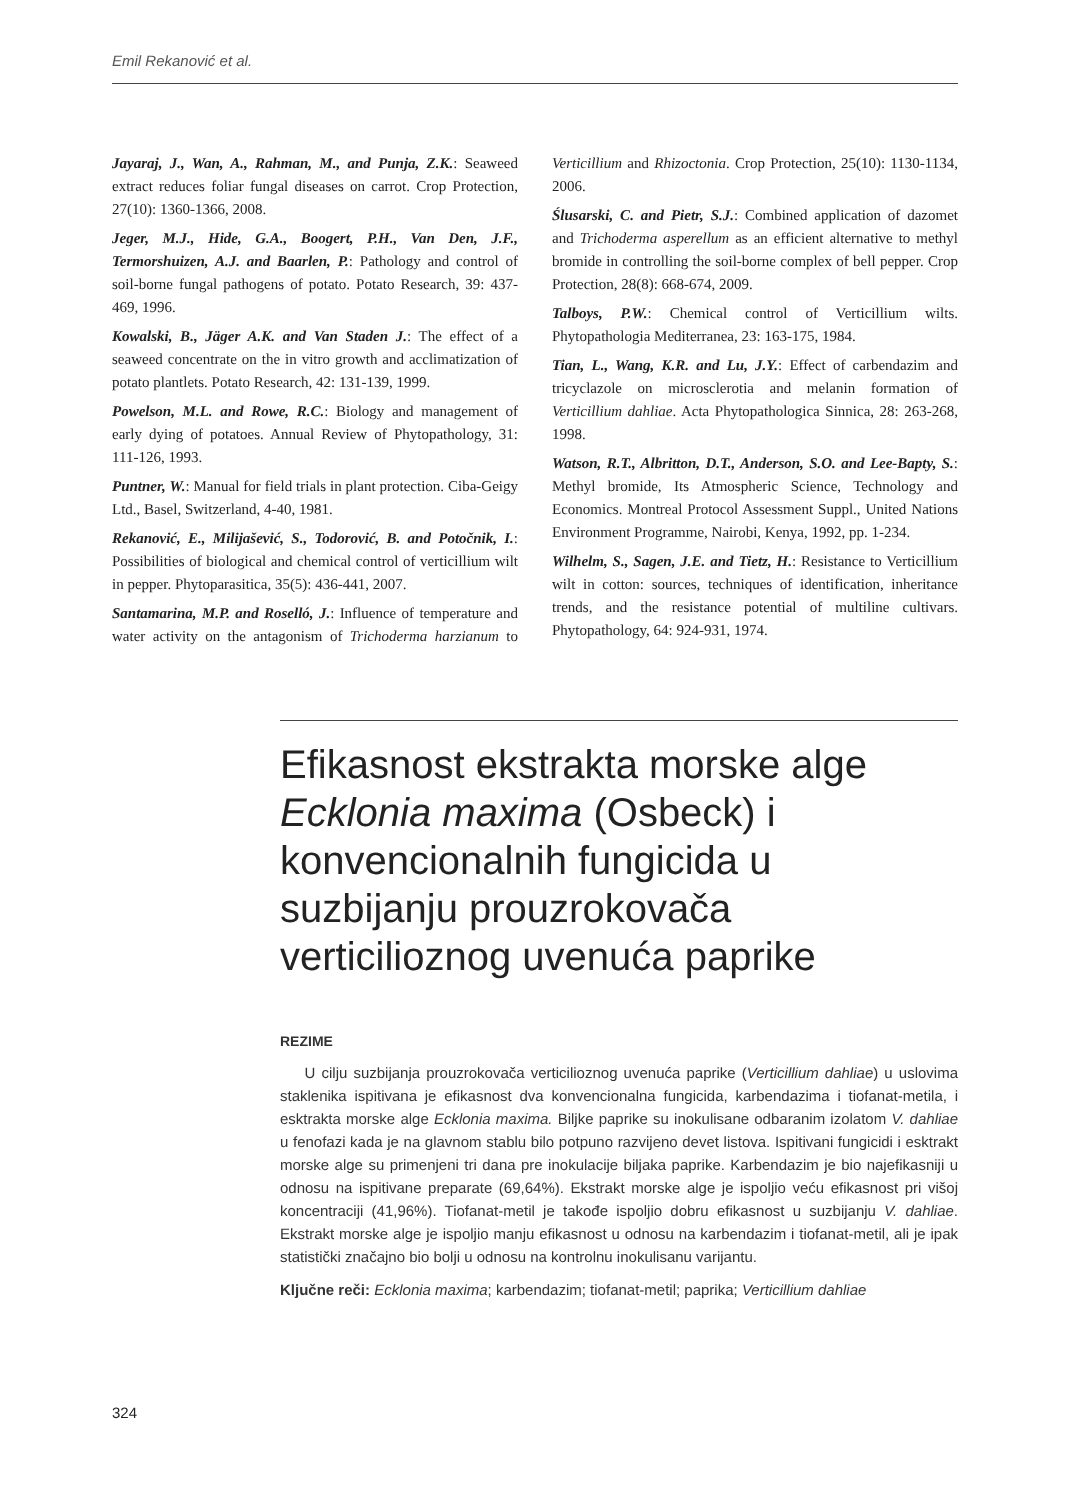Emil Rekanović et al.
Jayaraj, J., Wan, A., Rahman, M., and Punja, Z.K.: Seaweed extract reduces foliar fungal diseases on carrot. Crop Protection, 27(10): 1360-1366, 2008.
Jeger, M.J., Hide, G.A., Boogert, P.H., Van Den, J.F., Termorshuizen, A.J. and Baarlen, P.: Pathology and control of soil-borne fungal pathogens of potato. Potato Research, 39: 437-469, 1996.
Kowalski, B., Jäger A.K. and Van Staden J.: The effect of a seaweed concentrate on the in vitro growth and acclimatization of potato plantlets. Potato Research, 42: 131-139, 1999.
Powelson, M.L. and Rowe, R.C.: Biology and management of early dying of potatoes. Annual Review of Phytopathology, 31: 111-126, 1993.
Puntner, W.: Manual for field trials in plant protection. Ciba-Geigy Ltd., Basel, Switzerland, 4-40, 1981.
Rekanović, E., Milijašević, S., Todorović, B. and Potočnik, I.: Possibilities of biological and chemical control of verticillium wilt in pepper. Phytoparasitica, 35(5): 436-441, 2007.
Santamarina, M.P. and Roselló, J.: Influence of temperature and water activity on the antagonism of Trichoderma harzianum to Verticillium and Rhizoctonia. Crop Protection, 25(10): 1130-1134, 2006.
Ślusarski, C. and Pietr, S.J.: Combined application of dazomet and Trichoderma asperellum as an efficient alternative to methyl bromide in controlling the soil-borne complex of bell pepper. Crop Protection, 28(8): 668-674, 2009.
Talboys, P.W.: Chemical control of Verticillium wilts. Phytopathologia Mediterranea, 23: 163-175, 1984.
Tian, L., Wang, K.R. and Lu, J.Y.: Effect of carbendazim and tricyclazole on microsclerotia and melanin formation of Verticillium dahliae. Acta Phytopathologica Sinnica, 28: 263-268, 1998.
Watson, R.T., Albritton, D.T., Anderson, S.O. and Lee-Bapty, S.: Methyl bromide, Its Atmospheric Science, Technology and Economics. Montreal Protocol Assessment Suppl., United Nations Environment Programme, Nairobi, Kenya, 1992, pp. 1-234.
Wilhelm, S., Sagen, J.E. and Tietz, H.: Resistance to Verticillium wilt in cotton: sources, techniques of identification, inheritance trends, and the resistance potential of multiline cultivars. Phytopathology, 64: 924-931, 1974.
Efikasnost ekstrakta morske alge Ecklonia maxima (Osbeck) i konvencionalnih fungicida u suzbijanju prouzrokovača verticilioznog uvenuća paprike
REZIME
U cilju suzbijanja prouzrokovača verticilioznog uvenuća paprike (Verticillium dahliae) u uslovima staklenika ispitivana je efikasnost dva konvencionalna fungicida, karbendazima i tiofanat-metila, i esktrakta morske alge Ecklonia maxima. Biljke paprike su inokulisane odbaranim izolatom V. dahliae u fenofazi kada je na glavnom stablu bilo potpuno razvijeno devet listova. Ispitivani fungicidi i esktrakt morske alge su primenjeni tri dana pre inokulacije biljaka paprike. Karbendazim je bio najefikasniji u odnosu na ispitivane preparate (69,64%). Ekstrakt morske alge je ispoljio veću efikasnost pri višoj koncentraciji (41,96%). Tiofanat-metil je takođe ispoljio dobru efikasnost u suzbijanju V. dahliae. Ekstrakt morske alge je ispoljio manju efikasnost u odnosu na karbendazim i tiofanat-metil, ali je ipak statistički značajno bio bolji u odnosu na kontrolnu inokulisanu varijantu.
Ključne reči: Ecklonia maxima; karbendazim; tiofanat-metil; paprika; Verticillium dahliae
324